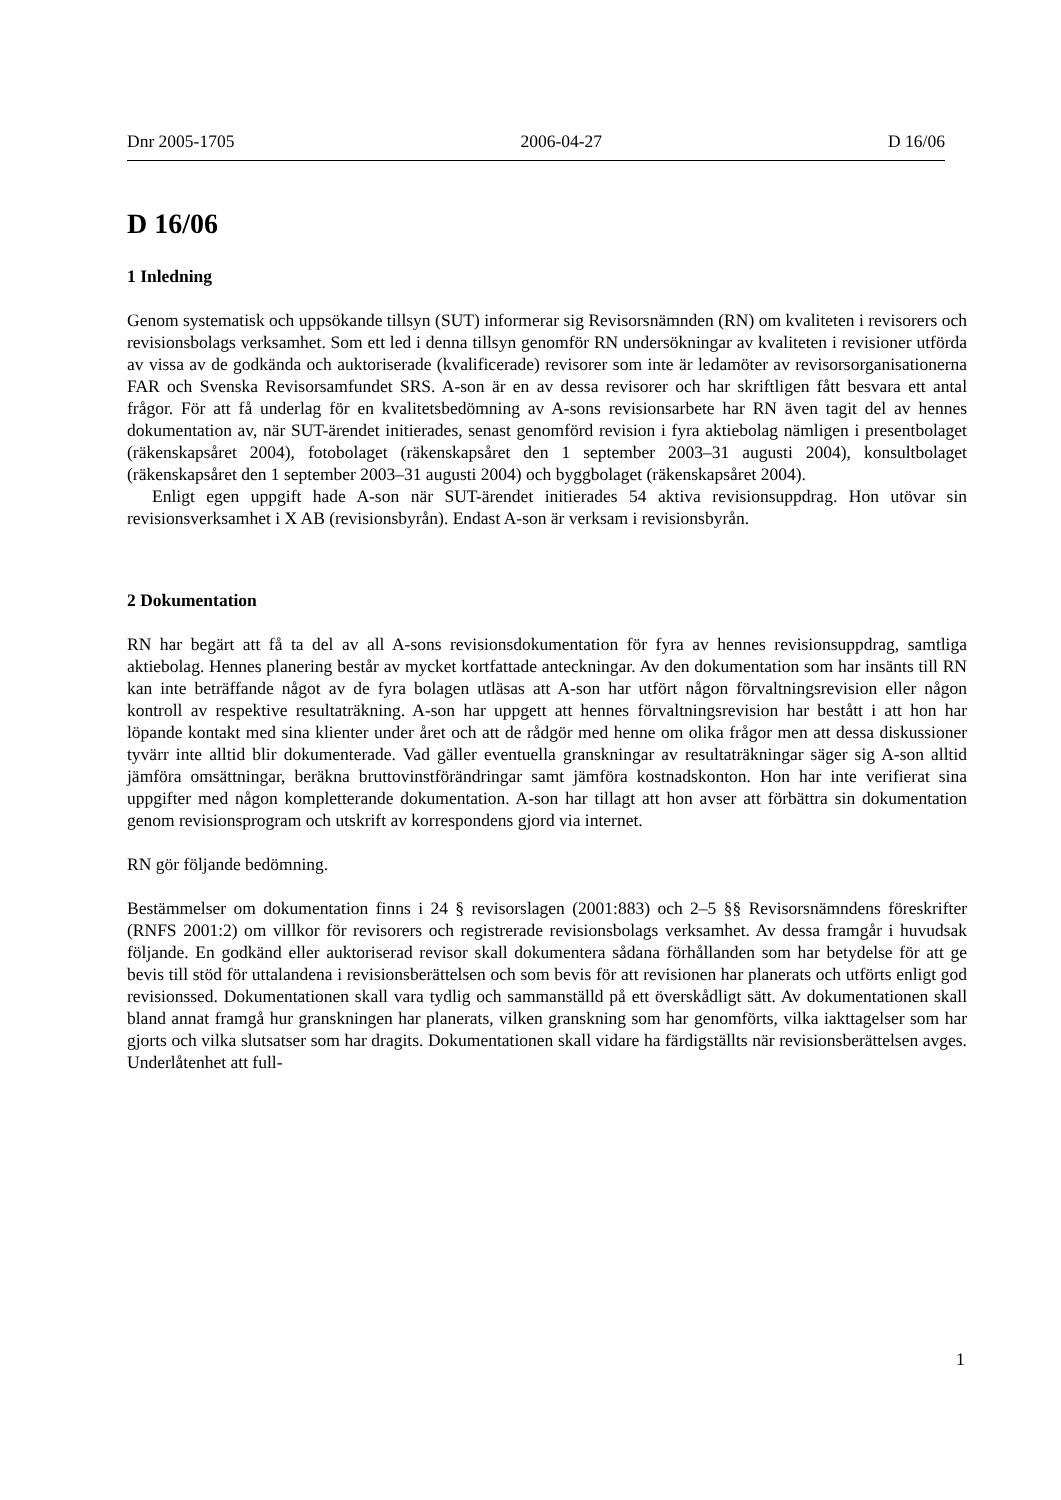Dnr 2005-1705 2006-04-27 D 16/06
D 16/06
1 Inledning
Genom systematisk och uppsökande tillsyn (SUT) informerar sig Revisorsnämnden (RN) om kvaliteten i revisorers och revisionsbolags verksamhet. Som ett led i denna tillsyn genomför RN undersökningar av kvaliteten i revisioner utförda av vissa av de godkända och auktoriserade (kvalificerade) revisorer som inte är ledamöter av revisorsorganisationerna FAR och Svenska Revisorsamfundet SRS. A-son är en av dessa revisorer och har skriftligen fått besvara ett antal frågor. För att få underlag för en kvalitetsbedömning av A-sons revisionsarbete har RN även tagit del av hennes dokumentation av, när SUT-ärendet initierades, senast genomförd revision i fyra aktiebolag nämligen i presentbolaget (räkenskapsåret 2004), fotobolaget (räkenskapsåret den 1 september 2003–31 augusti 2004), konsultbolaget (räkenskapsåret den 1 september 2003–31 augusti 2004) och byggbolaget (räkenskapsåret 2004).
Enligt egen uppgift hade A-son när SUT-ärendet initierades 54 aktiva revisionsuppdrag. Hon utövar sin revisionsverksamhet i X AB (revisionsbyrån). Endast A-son är verksam i revisionsbyrån.
2 Dokumentation
RN har begärt att få ta del av all A-sons revisionsdokumentation för fyra av hennes revisionsuppdrag, samtliga aktiebolag. Hennes planering består av mycket kortfattade anteckningar. Av den dokumentation som har insänts till RN kan inte beträffande något av de fyra bolagen utläsas att A-son har utfört någon förvaltningsrevision eller någon kontroll av respektive resultaträkning. A-son har uppgett att hennes förvaltningsrevision har bestått i att hon har löpande kontakt med sina klienter under året och att de rådgör med henne om olika frågor men att dessa diskussioner tyvärr inte alltid blir dokumenterade. Vad gäller eventuella granskningar av resultaträkningar säger sig A-son alltid jämföra omsättningar, beräkna bruttovinstförändringar samt jämföra kostnadskonton. Hon har inte verifierat sina uppgifter med någon kompletterande dokumentation. A-son har tillagt att hon avser att förbättra sin dokumentation genom revisionsprogram och utskrift av korrespondens gjord via internet.
RN gör följande bedömning.
Bestämmelser om dokumentation finns i 24 § revisorslagen (2001:883) och 2–5 §§ Revisorsnämndens föreskrifter (RNFS 2001:2) om villkor för revisorers och registrerade revisionsbolags verksamhet. Av dessa framgår i huvudsak följande. En godkänd eller auktoriserad revisor skall dokumentera sådana förhållanden som har betydelse för att ge bevis till stöd för uttalandena i revisionsberättelsen och som bevis för att revisionen har planerats och utförts enligt god revisionssed. Dokumentationen skall vara tydlig och sammanställd på ett överskådligt sätt. Av dokumentationen skall bland annat framgå hur granskningen har planerats, vilken granskning som har genomförts, vilka iakttagelser som har gjorts och vilka slutsatser som har dragits. Dokumentationen skall vidare ha färdigställts när revisionsberättelsen avges. Underlåtenhet att full-
1